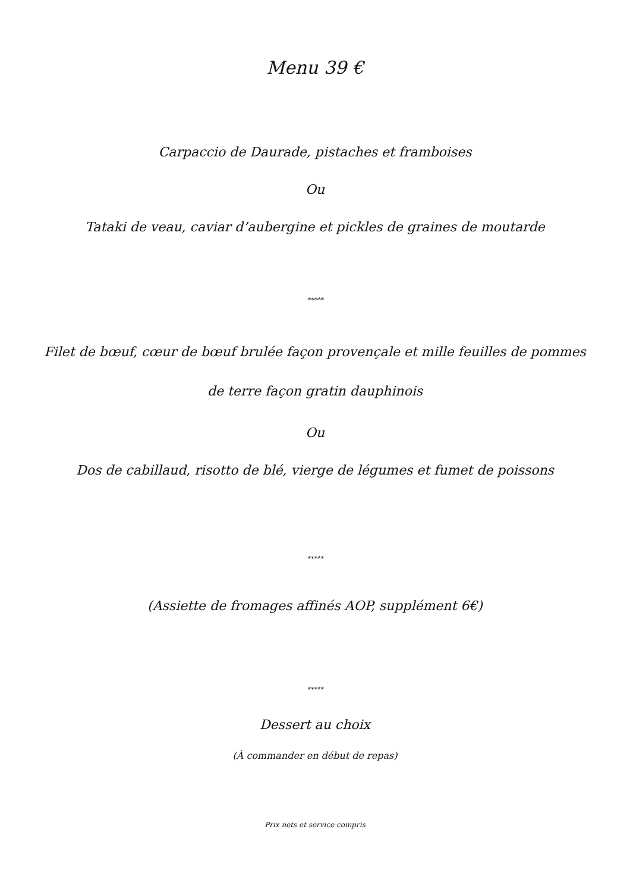Menu 39 €
Carpaccio de Daurade, pistaches et framboises
Ou
Tataki de veau, caviar d’aubergine et pickles de graines de moutarde
*****
Filet de bœuf, cœur de bœuf brulée façon provençale et mille feuilles de pommes de terre façon gratin dauphinois
Ou
Dos de cabillaud, risotto de blé, vierge de légumes et fumet de poissons
*****
(Assiette de fromages affinés AOP, supplément 6€)
*****
Dessert au choix
(À commander en début de repas)
Prix nets et service compris